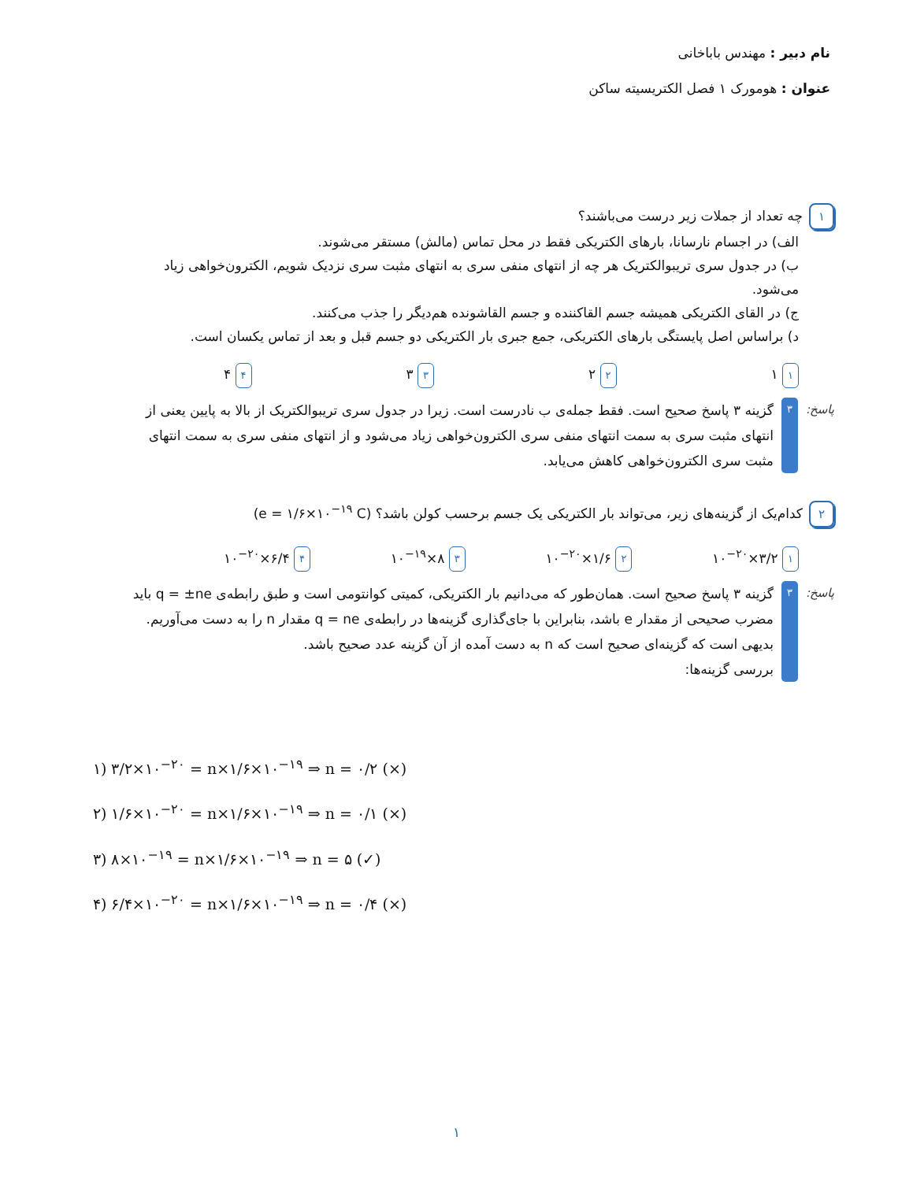نام دبیر : مهندس باباخانی
عنوان : هومورک ۱ فصل الکتریسیته ساکن
۱ چه تعداد از جملات زیر درست می‌باشند؟
الف) در اجسام نارسانا، بارهای الکتریکی فقط در محل تماس (مالش) مستقر می‌شوند.
ب) در جدول سری تریبوالکتریک هر چه از انتهای منفی سری به انتهای مثبت سری نزدیک شویم، الکترون‌خواهی زیاد می‌شود.
ج) در القای الکتریکی همیشه جسم القاکننده و جسم القاشونده هم‌دیگر را جذب می‌کنند.
د) براساس اصل پایستگی بارهای الکتریکی، جمع جبری بار الکتریکی دو جسم قبل و بعد از تماس یکسان است.
۱ ۱ ۲ ۲ ۳ ۳ ۴ ۴
پاسخ: ۳
گزینه ۳ پاسخ صحیح است. فقط جمله‌ی ب نادرست است. زیرا در جدول سری تریبوالکتریک از بالا به پایین یعنی از انتهای مثبت سری به سمت انتهای منفی سری الکترون‌خواهی زیاد می‌شود و از انتهای منفی سری به سمت انتهای مثبت سری الکترون‌خواهی کاهش می‌یابد.
۲ کدام‌یک از گزینه‌های زیر، می‌تواند بار الکتریکی یک جسم برحسب کولن باشد؟ (e = ۱/۶×۱۰<sup>−۱۹</sup> C)
۱ ۳/۲×۱۰<sup>−۲۰</sup> ۲ ۱/۶×۱۰<sup>−۲۰</sup> ۳ ۸×۱۰<sup>−۱۹</sup> ۴ ۶/۴×۱۰<sup>−۲۰</sup>
پاسخ: ۳
گزینه ۳ پاسخ صحیح است. همان‌طور که می‌دانیم بار الکتریکی، کمیتی کوانتومی است و طبق رابطه‌ی q = ±ne باید مضرب صحیحی از مقدار e باشد، بنابراین با جای‌گذاری گزینه‌ها در رابطه‌ی q = ne مقدار n را به دست می‌آوریم. بدیهی است که گزینه‌ای صحیح است که n به دست آمده از آن گزینه عدد صحیح باشد.
بررسی گزینه‌ها:
۱) ۳/۲×۱۰<sup>−۲۰</sup> = n×۱/۶×۱۰<sup>−۱۹</sup> ⇒ n = ۰/۲ (×)
۲) ۱/۶×۱۰<sup>−۲۰</sup> = n×۱/۶×۱۰<sup>−۱۹</sup> ⇒ n = ۰/۱ (×)
۳) ۸×۱۰<sup>−۱۹</sup> = n×۱/۶×۱۰<sup>−۱۹</sup> ⇒ n = ۵ (✓)
۴) ۶/۴×۱۰<sup>−۲۰</sup> = n×۱/۶×۱۰<sup>−۱۹</sup> ⇒ n = ۰/۴ (×)
۱